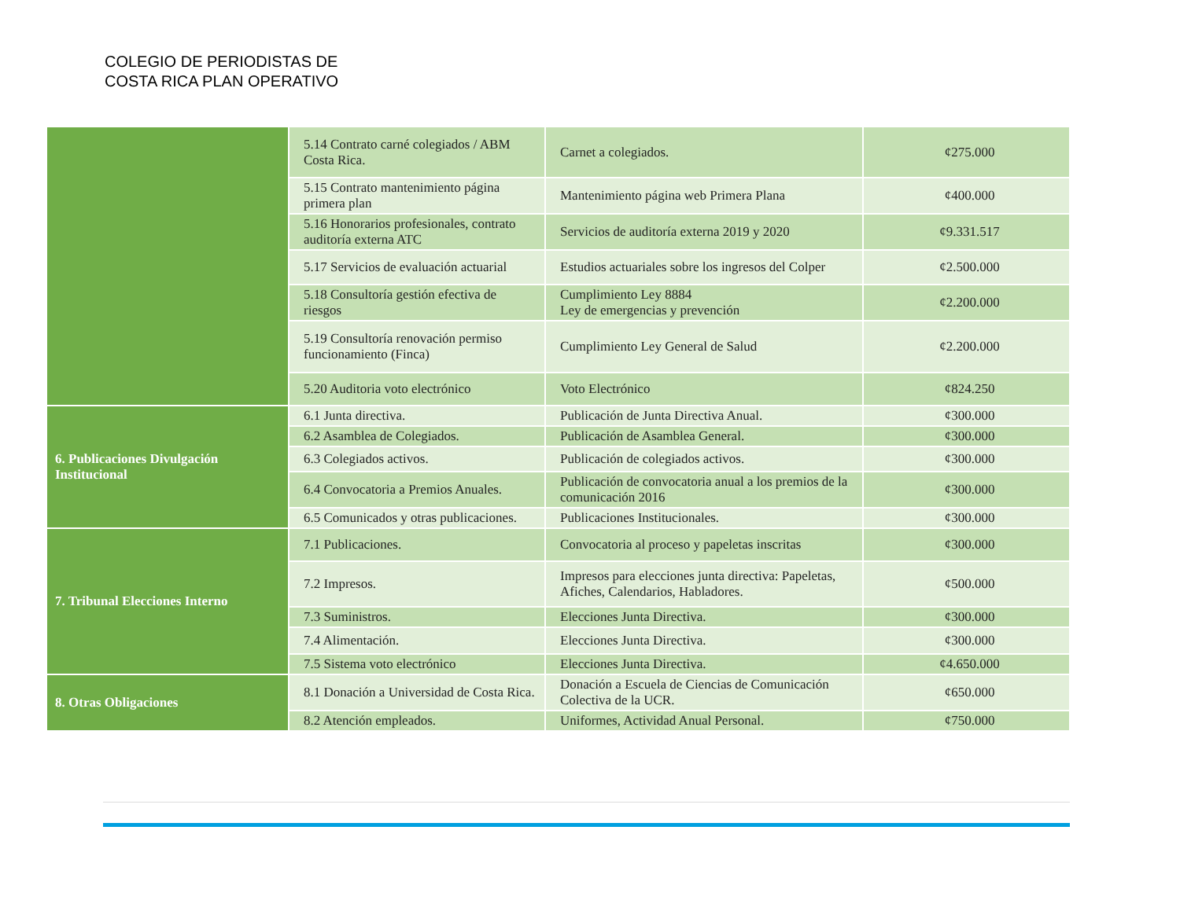COLEGIO DE PERIODISTAS DE
COSTA RICA PLAN OPERATIVO
| | 5.14 Contrato carné colegiados / ABM Costa Rica. | Carnet a colegiados. | ¢275.000 |
| | 5.15 Contrato mantenimiento página primera plan | Mantenimiento página web Primera Plana | ¢400.000 |
| | 5.16 Honorarios profesionales, contrato auditoría externa ATC | Servicios de auditoría externa 2019 y 2020 | ¢9.331.517 |
| | 5.17 Servicios de evaluación actuarial | Estudios actuariales sobre los ingresos del Colper | ¢2.500.000 |
| | 5.18 Consultoría gestión efectiva de riesgos | Cumplimiento Ley 8884 Ley de emergencias y prevención | ¢2.200.000 |
| | 5.19 Consultoría renovación permiso funcionamiento (Finca) | Cumplimiento Ley General de Salud | ¢2.200.000 |
| | 5.20 Auditoria voto electrónico | Voto Electrónico | ¢824.250 |
| 6. Publicaciones Divulgación Institucional | 6.1 Junta directiva. | Publicación de Junta Directiva Anual. | ¢300.000 |
| | 6.2 Asamblea de Colegiados. | Publicación de Asamblea General. | ¢300.000 |
| | 6.3 Colegiados activos. | Publicación de colegiados activos. | ¢300.000 |
| | 6.4 Convocatoria a Premios Anuales. | Publicación de convocatoria anual a los premios de la comunicación 2016 | ¢300.000 |
| | 6.5 Comunicados y otras publicaciones. | Publicaciones Institucionales. | ¢300.000 |
| 7. Tribunal Elecciones Interno | 7.1 Publicaciones. | Convocatoria al proceso y papeletas inscritas | ¢300.000 |
| | 7.2 Impresos. | Impresos para elecciones junta directiva: Papeletas, Afiches, Calendarios, Habladores. | ¢500.000 |
| | 7.3 Suministros. | Elecciones Junta Directiva. | ¢300.000 |
| | 7.4 Alimentación. | Elecciones Junta Directiva. | ¢300.000 |
| | 7.5 Sistema voto electrónico | Elecciones Junta Directiva. | ¢4.650.000 |
| 8. Otras Obligaciones | 8.1 Donación a Universidad de Costa Rica. | Donación a Escuela de Ciencias de Comunicación Colectiva de la UCR. | ¢650.000 |
| | 8.2 Atención empleados. | Uniformes, Actividad Anual Personal. | ¢750.000 |